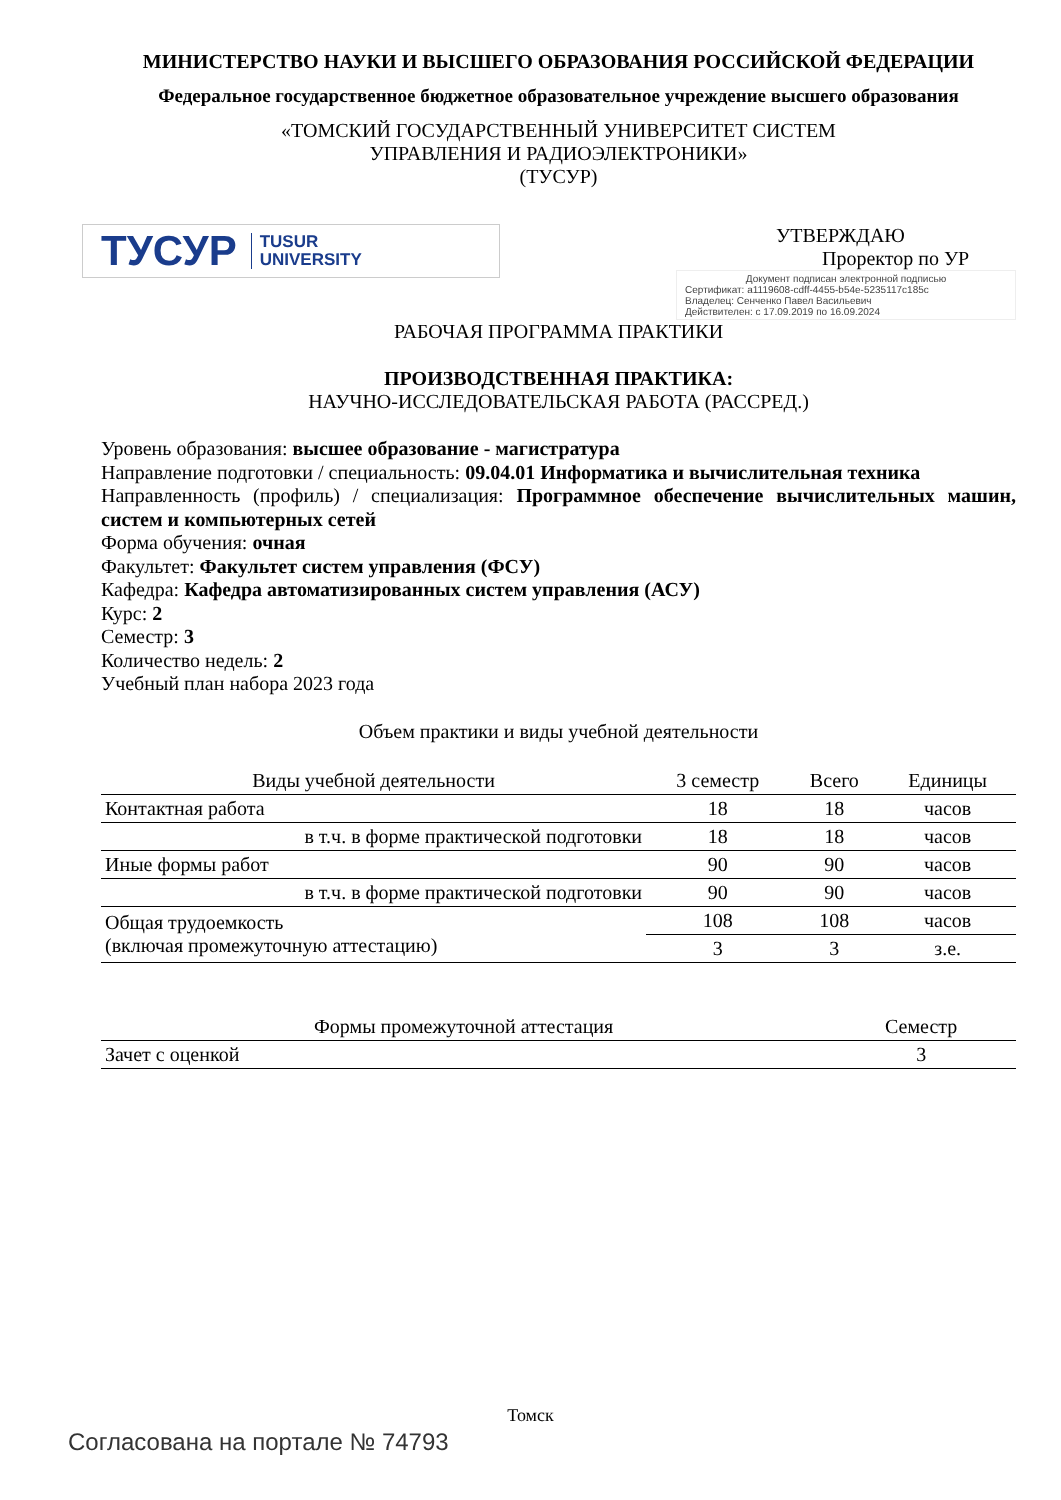МИНИСТЕРСТВО НАУКИ И ВЫСШЕГО ОБРАЗОВАНИЯ РОССИЙСКОЙ ФЕДЕРАЦИИ
Федеральное государственное бюджетное образовательное учреждение высшего образования
«ТОМСКИЙ ГОСУДАРСТВЕННЫЙ УНИВЕРСИТЕТ СИСТЕМ
УПРАВЛЕНИЯ И РАДИОЭЛЕКТРОНИКИ»
(ТУСУР)
ТУСУР TUSUR
UNIVERSITY
УТВЕРЖДАЮ
Проректор по УР
Документ подписан электронной подписью
Сертификат: a1119608-cdff-4455-b54e-5235117c185c
Владелец: Сенченко Павел Васильевич
Действителен: с 17.09.2019 по 16.09.2024
РАБОЧАЯ ПРОГРАММА ПРАКТИКИ
ПРОИЗВОДСТВЕННАЯ ПРАКТИКА:
НАУЧНО-ИССЛЕДОВАТЕЛЬСКАЯ РАБОТА (РАССРЕД.)
Уровень образования: высшее образование - магистратура
Направление подготовки / специальность: 09.04.01 Информатика и вычислительная техника
Направленность (профиль) / специализация: Программное обеспечение вычислительных машин, систем и компьютерных сетей
Форма обучения: очная
Факультет: Факультет систем управления (ФСУ)
Кафедра: Кафедра автоматизированных систем управления (АСУ)
Курс: 2
Семестр: 3
Количество недель: 2
Учебный план набора 2023 года
Объем практики и виды учебной деятельности
| Виды учебной деятельности | 3 семестр | Всего | Единицы |
| --- | --- | --- | --- |
| Контактная работа | 18 | 18 | часов |
| в т.ч. в форме практической подготовки | 18 | 18 | часов |
| Иные формы работ | 90 | 90 | часов |
| в т.ч. в форме практической подготовки | 90 | 90 | часов |
| Общая трудоемкость (включая промежуточную аттестацию) | 108 | 108 | часов |
| | 3 | 3 | з.е. |
| Формы промежуточной аттестация | Семестр |
| --- | --- |
| Зачет с оценкой | 3 |
Томск
Согласована на портале № 74793